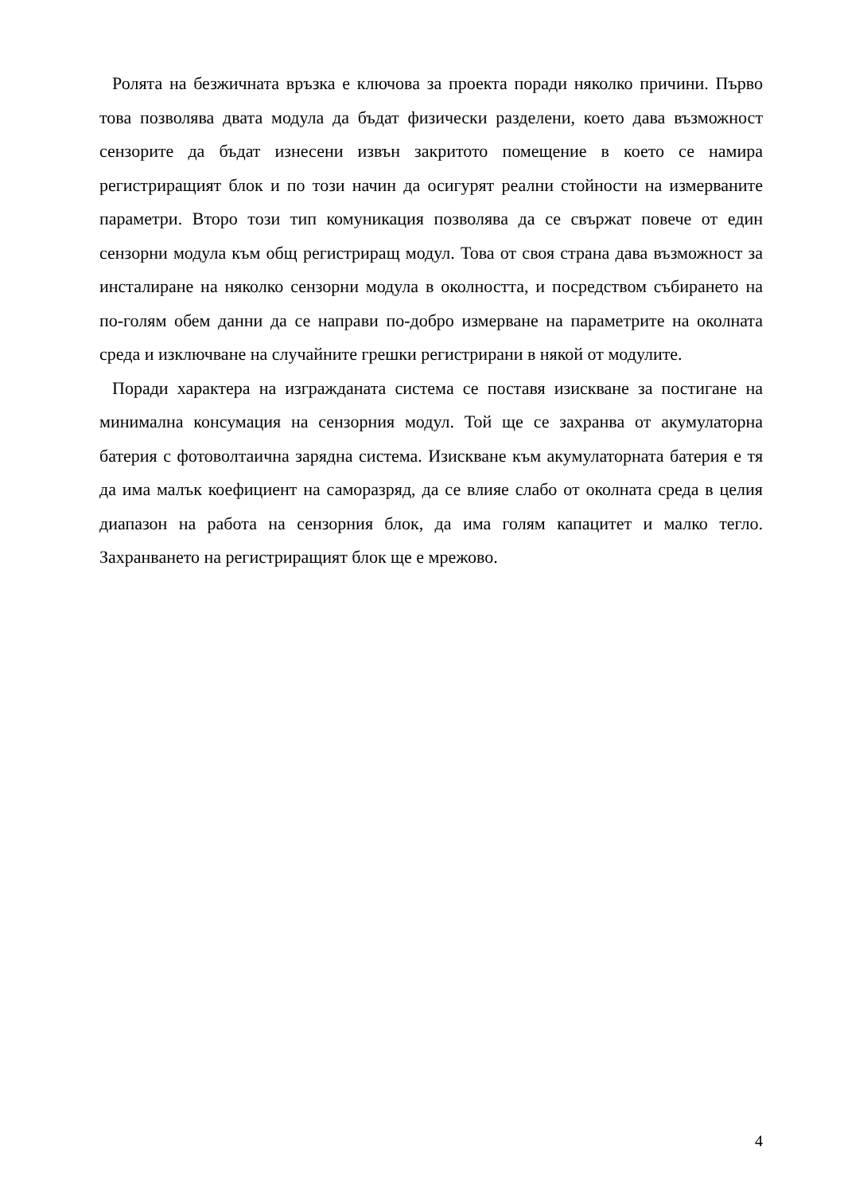Ролята на безжичната връзка е ключова за проекта поради няколко причини. Първо това позволява двата модула да бъдат физически разделени, което дава възможност сензорите да бъдат изнесени извън закритото помещение в което се намира регистриращият блок и по този начин да осигурят реални стойности на измерваните параметри. Второ този тип комуникация позволява да се свържат повече от един сензорни модула към общ регистриращ модул. Това от своя страна дава възможност за инсталиране на няколко сензорни модула в околността, и посредством събирането на по-голям обем данни да се направи по-добро измерване на параметрите на околната среда и изключване на случайните грешки регистрирани в някой от модулите.
Поради характера на изгражданата система се поставя изискване за постигане на минимална консумация на сензорния модул. Той ще се захранва от акумулаторна батерия с фотоволтаична зарядна система. Изискване към акумулаторната батерия е тя да има малък коефициент на саморазряд, да се влияе слабо от околната среда в целия диапазон на работа на сензорния блок, да има голям капацитет и малко тегло. Захранването на регистриращият блок ще е мрежово.
4